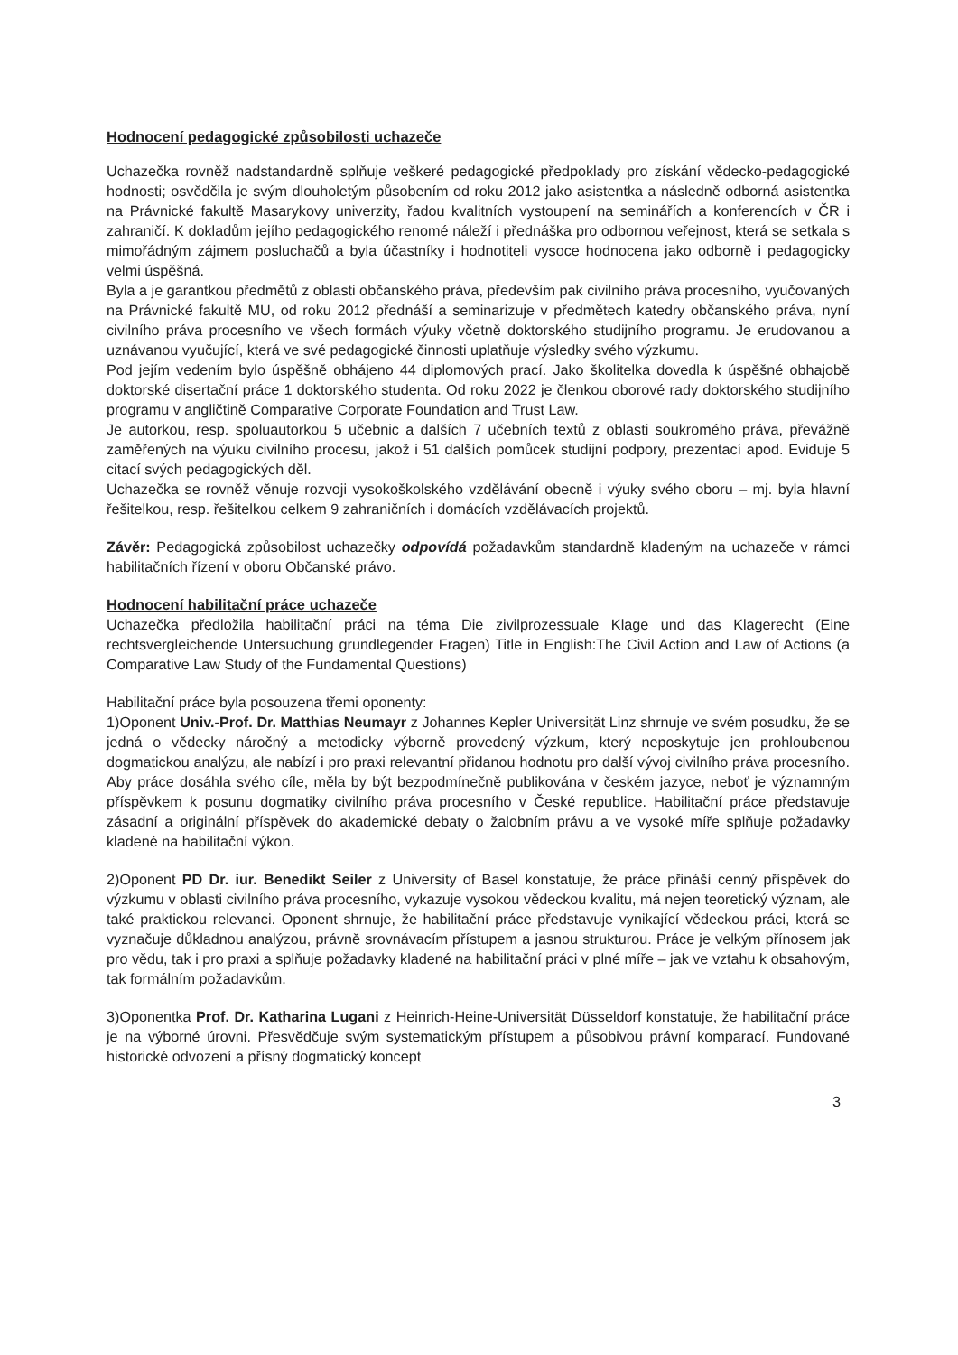Hodnocení pedagogické způsobilosti uchazeče
Uchazečka rovněž nadstandardně splňuje veškeré pedagogické předpoklady pro získání vědecko-pedagogické hodnosti; osvědčila je svým dlouholetým působením od roku 2012 jako asistentka a následně odborná asistentka na Právnické fakultě Masarykovy univerzity, řadou kvalitních vystoupení na seminářích a konferencích v ČR i zahraničí. K dokladům jejího pedagogického renomé náleží i přednáška pro odbornou veřejnost, která se setkala s mimořádným zájmem posluchačů a byla účastníky i hodnotiteli vysoce hodnocena jako odborně i pedagogicky velmi úspěšná.
Byla a je garantkou předmětů z oblasti občanského práva, především pak civilního práva procesního, vyučovaných na Právnické fakultě MU, od roku 2012 přednáší a seminarizuje v předmětech katedry občanského práva, nyní civilního práva procesního ve všech formách výuky včetně doktorského studijního programu. Je erudovanou a uznávanou vyučující, která ve své pedagogické činnosti uplatňuje výsledky svého výzkumu.
Pod jejím vedením bylo úspěšně obhájeno 44 diplomových prací. Jako školitelka dovedla k úspěšné obhajobě doktorské disertační práce 1 doktorského studenta. Od roku 2022 je členkou oborové rady doktorského studijního programu v angličtině Comparative Corporate Foundation and Trust Law.
Je autorkou, resp. spoluautorkou 5 učebnic a dalších 7 učebních textů z oblasti soukromého práva, převážně zaměřených na výuku civilního procesu, jakož i 51 dalších pomůcek studijní podpory, prezentací apod. Eviduje 5 citací svých pedagogických děl.
Uchazečka se rovněž věnuje rozvoji vysokoškolského vzdělávání obecně i výuky svého oboru – mj. byla hlavní řešitelkou, resp. řešitelkou celkem 9 zahraničních i domácích vzdělávacích projektů.
Závěr: Pedagogická způsobilost uchazečky odpovídá požadavkům standardně kladeným na uchazeče v rámci habilitačních řízení v oboru Občanské právo.
Hodnocení habilitační práce uchazeče
Uchazečka předložila habilitační práci na téma Die zivilprozessuale Klage und das Klagerecht (Eine rechtsvergleichende Untersuchung grundlegender Fragen) Title in English:The Civil Action and Law of Actions (a Comparative Law Study of the Fundamental Questions)
Habilitační práce byla posouzena třemi oponenty:
1)Oponent Univ.-Prof. Dr. Matthias Neumayr z Johannes Kepler Universität Linz shrnuje ve svém posudku, že se jedná o vědecky náročný a metodicky výborně provedený výzkum, který neposkytuje jen prohloubenou dogmatickou analýzu, ale nabízí i pro praxi relevantní přidanou hodnotu pro další vývoj civilního práva procesního. Aby práce dosáhla svého cíle, měla by být bezpodmínečně publikována v českém jazyce, neboť je významným příspěvkem k posunu dogmatiky civilního práva procesního v České republice. Habilitační práce představuje zásadní a originální příspěvek do akademické debaty o žalobním právu a ve vysoké míře splňuje požadavky kladené na habilitační výkon.
2)Oponent PD Dr. iur. Benedikt Seiler z University of Basel konstatuje, že práce přináší cenný příspěvek do výzkumu v oblasti civilního práva procesního, vykazuje vysokou vědeckou kvalitu, má nejen teoretický význam, ale také praktickou relevanci. Oponent shrnuje, že habilitační práce představuje vynikající vědeckou práci, která se vyznačuje důkladnou analýzou, právně srovnávacím přístupem a jasnou strukturou. Práce je velkým přínosem jak pro vědu, tak i pro praxi a splňuje požadavky kladené na habilitační práci v plné míře – jak ve vztahu k obsahovým, tak formálním požadavkům.
3)Oponentka Prof. Dr. Katharina Lugani z Heinrich-Heine-Universität Düsseldorf konstatuje, že habilitační práce je na výborné úrovni. Přesvědčuje svým systematickým přístupem a působivou právní komparací. Fundované historické odvození a přísný dogmatický koncept
3